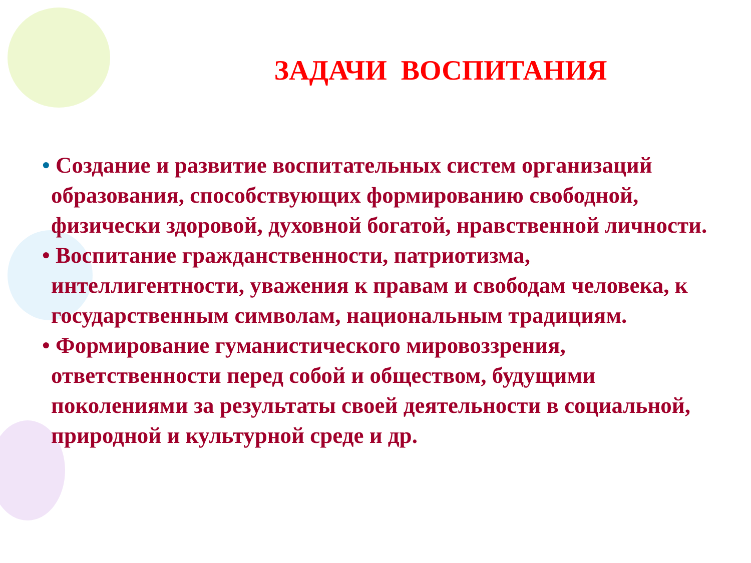ЗАДАЧИ ВОСПИТАНИЯ
• Создание и развитие воспитательных систем организаций образования, способствующих формированию свободной, физически здоровой, духовной богатой, нравственной личности.
• Воспитание гражданственности, патриотизма, интеллигентности, уважения к правам и свободам человека, к государственным символам, национальным традициям.
• Формирование гуманистического мировоззрения, ответственности перед собой и обществом, будущими поколениями за результаты своей деятельности в социальной, природной и культурной среде и др.